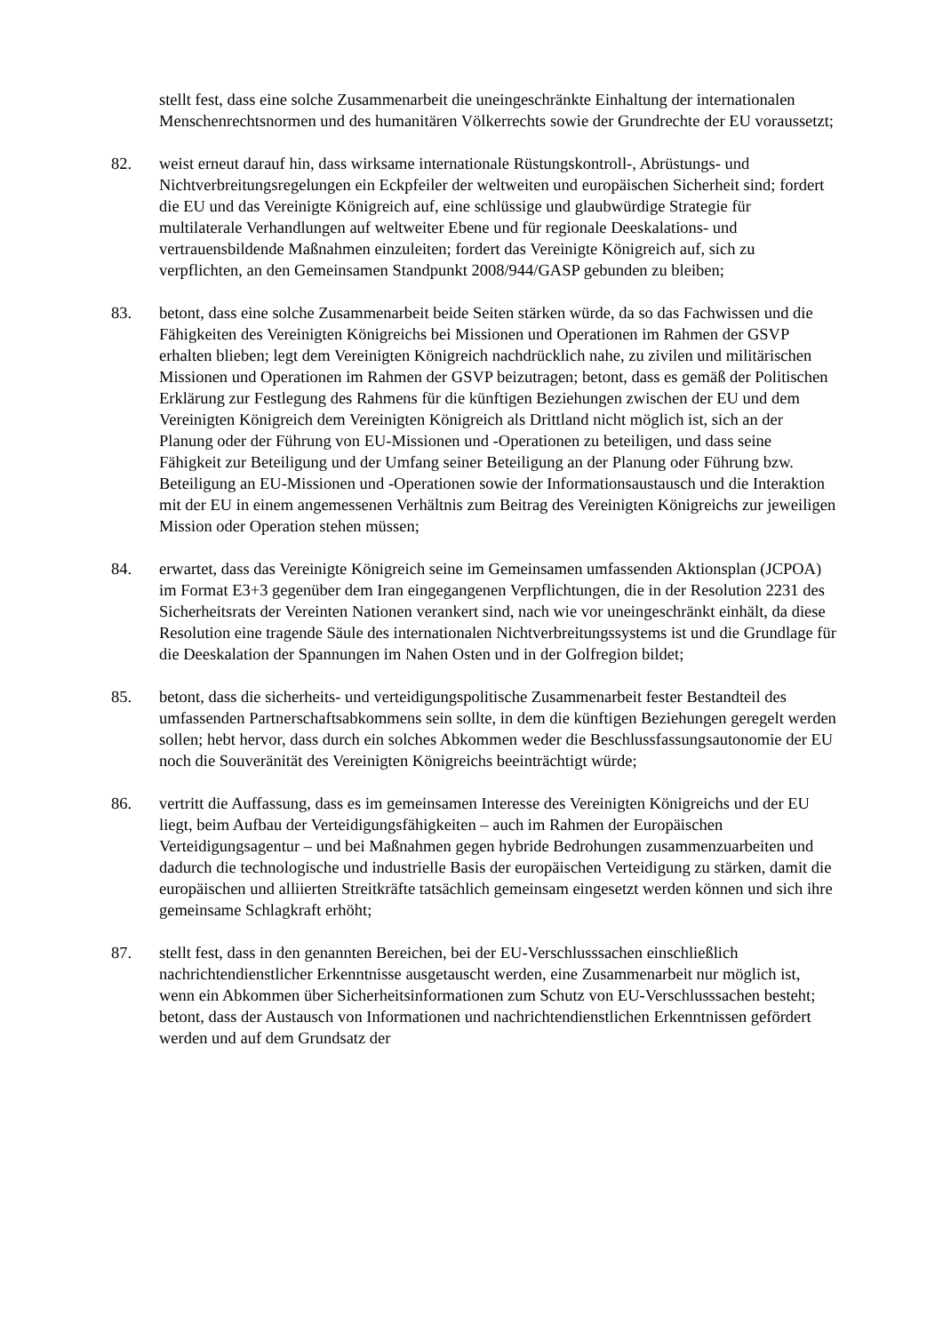stellt fest, dass eine solche Zusammenarbeit die uneingeschränkte Einhaltung der internationalen Menschenrechtsnormen und des humanitären Völkerrechts sowie der Grundrechte der EU voraussetzt;
82. weist erneut darauf hin, dass wirksame internationale Rüstungskontroll-, Abrüstungs- und Nichtverbreitungsregelungen ein Eckpfeiler der weltweiten und europäischen Sicherheit sind; fordert die EU und das Vereinigte Königreich auf, eine schlüssige und glaubwürdige Strategie für multilaterale Verhandlungen auf weltweiter Ebene und für regionale Deeskalations- und vertrauensbildende Maßnahmen einzuleiten; fordert das Vereinigte Königreich auf, sich zu verpflichten, an den Gemeinsamen Standpunkt 2008/944/GASP gebunden zu bleiben;
83. betont, dass eine solche Zusammenarbeit beide Seiten stärken würde, da so das Fachwissen und die Fähigkeiten des Vereinigten Königreichs bei Missionen und Operationen im Rahmen der GSVP erhalten blieben; legt dem Vereinigten Königreich nachdrücklich nahe, zu zivilen und militärischen Missionen und Operationen im Rahmen der GSVP beizutragen; betont, dass es gemäß der Politischen Erklärung zur Festlegung des Rahmens für die künftigen Beziehungen zwischen der EU und dem Vereinigten Königreich dem Vereinigten Königreich als Drittland nicht möglich ist, sich an der Planung oder der Führung von EU-Missionen und -Operationen zu beteiligen, und dass seine Fähigkeit zur Beteiligung und der Umfang seiner Beteiligung an der Planung oder Führung bzw. Beteiligung an EU-Missionen und -Operationen sowie der Informationsaustausch und die Interaktion mit der EU in einem angemessenen Verhältnis zum Beitrag des Vereinigten Königreichs zur jeweiligen Mission oder Operation stehen müssen;
84. erwartet, dass das Vereinigte Königreich seine im Gemeinsamen umfassenden Aktionsplan (JCPOA) im Format E3+3 gegenüber dem Iran eingegangenen Verpflichtungen, die in der Resolution 2231 des Sicherheitsrats der Vereinten Nationen verankert sind, nach wie vor uneingeschränkt einhält, da diese Resolution eine tragende Säule des internationalen Nichtverbreitungssystems ist und die Grundlage für die Deeskalation der Spannungen im Nahen Osten und in der Golfregion bildet;
85. betont, dass die sicherheits- und verteidigungspolitische Zusammenarbeit fester Bestandteil des umfassenden Partnerschaftsabkommens sein sollte, in dem die künftigen Beziehungen geregelt werden sollen; hebt hervor, dass durch ein solches Abkommen weder die Beschlussfassungsautonomie der EU noch die Souveränität des Vereinigten Königreichs beeinträchtigt würde;
86. vertritt die Auffassung, dass es im gemeinsamen Interesse des Vereinigten Königreichs und der EU liegt, beim Aufbau der Verteidigungsfähigkeiten – auch im Rahmen der Europäischen Verteidigungsagentur – und bei Maßnahmen gegen hybride Bedrohungen zusammenzuarbeiten und dadurch die technologische und industrielle Basis der europäischen Verteidigung zu stärken, damit die europäischen und alliierten Streitkräfte tatsächlich gemeinsam eingesetzt werden können und sich ihre gemeinsame Schlagkraft erhöht;
87. stellt fest, dass in den genannten Bereichen, bei der EU-Verschlusssachen einschließlich nachrichtendienstlicher Erkenntnisse ausgetauscht werden, eine Zusammenarbeit nur möglich ist, wenn ein Abkommen über Sicherheitsinformationen zum Schutz von EU-Verschlusssachen besteht; betont, dass der Austausch von Informationen und nachrichtendienstlichen Erkenntnissen gefördert werden und auf dem Grundsatz der